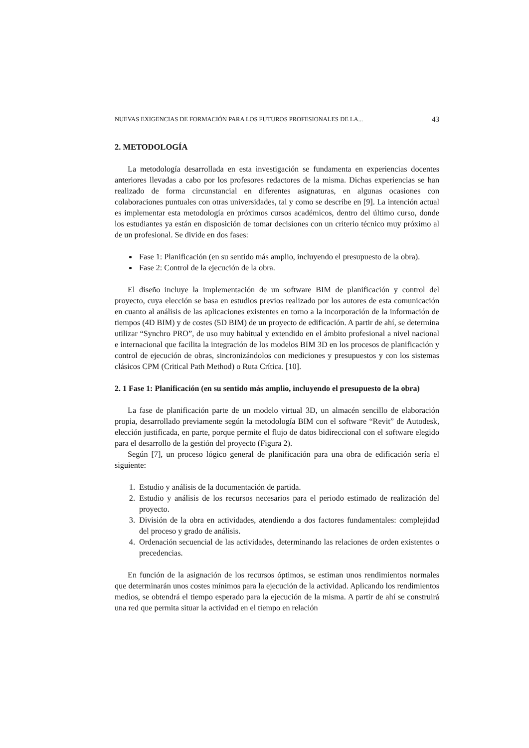NUEVAS EXIGENCIAS DE FORMACIÓN PARA LOS FUTUROS PROFESIONALES DE LA... 43
2. METODOLOGÍA
La metodología desarrollada en esta investigación se fundamenta en experiencias docentes anteriores llevadas a cabo por los profesores redactores de la misma. Dichas experiencias se han realizado de forma circunstancial en diferentes asignaturas, en algunas ocasiones con colaboraciones puntuales con otras universidades, tal y como se describe en [9]. La intención actual es implementar esta metodología en próximos cursos académicos, dentro del último curso, donde los estudiantes ya están en disposición de tomar decisiones con un criterio técnico muy próximo al de un profesional. Se divide en dos fases:
Fase 1: Planificación (en su sentido más amplio, incluyendo el presupuesto de la obra).
Fase 2: Control de la ejecución de la obra.
El diseño incluye la implementación de un software BIM de planificación y control del proyecto, cuya elección se basa en estudios previos realizado por los autores de esta comunicación en cuanto al análisis de las aplicaciones existentes en torno a la incorporación de la información de tiempos (4D BIM) y de costes (5D BIM) de un proyecto de edificación. A partir de ahí, se determina utilizar “Synchro PRO”, de uso muy habitual y extendido en el ámbito profesional a nivel nacional e internacional que facilita la integración de los modelos BIM 3D en los procesos de planificación y control de ejecución de obras, sincronizándolos con mediciones y presupuestos y con los sistemas clásicos CPM (Critical Path Method) o Ruta Crítica. [10].
2. 1 Fase 1: Planificación (en su sentido más amplio, incluyendo el presupuesto de la obra)
La fase de planificación parte de un modelo virtual 3D, un almacén sencillo de elaboración propia, desarrollado previamente según la metodología BIM con el software “Revit” de Autodesk, elección justificada, en parte, porque permite el flujo de datos bidireccional con el software elegido para el desarrollo de la gestión del proyecto (Figura 2).
Según [7], un proceso lógico general de planificación para una obra de edificación sería el siguiente:
1. Estudio y análisis de la documentación de partida.
2. Estudio y análisis de los recursos necesarios para el periodo estimado de realización del proyecto.
3. División de la obra en actividades, atendiendo a dos factores fundamentales: complejidad del proceso y grado de análisis.
4. Ordenación secuencial de las actividades, determinando las relaciones de orden existentes o precedencias.
En función de la asignación de los recursos óptimos, se estiman unos rendimientos normales que determinarán unos costes mínimos para la ejecución de la actividad. Aplicando los rendimientos medios, se obtendrá el tiempo esperado para la ejecución de la misma. A partir de ahí se construirá una red que permita situar la actividad en el tiempo en relación